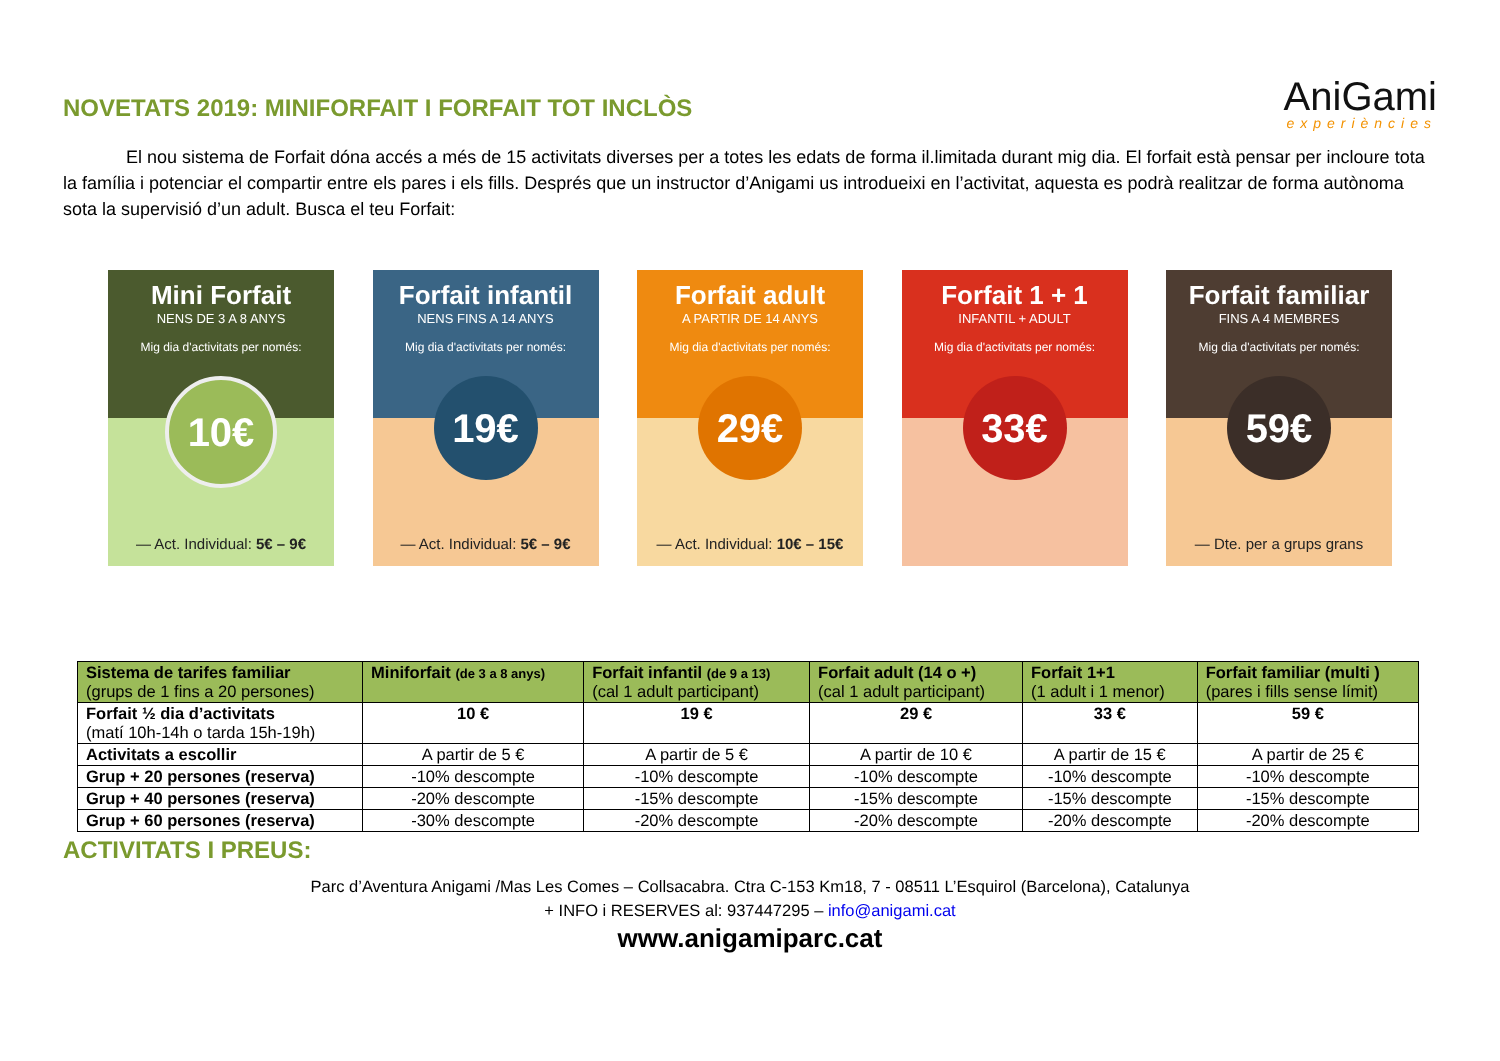NOVETATS 2019: MINIFORFAIT I FORFAIT TOT INCLÒS
AniGami
experiències
El nou sistema de Forfait dóna accés a més de 15 activitats diverses per a totes les edats de forma il.limitada durant mig dia. El forfait està pensar per incloure tota la família i potenciar el compartir entre els pares i els fills. Després que un instructor d’Anigami us introdueixi en l’activitat, aquesta es podrà realitzar de forma autònoma sota la supervisió d’un adult. Busca el teu Forfait:
Mini Forfait
NENS DE 3 A 8 ANYS
Mig dia d'activitats per només:
10€
— Act. Individual: 5€ – 9€
Forfait infantil
NENS FINS A 14 ANYS
Mig dia d'activitats per només:
19€
— Act. Individual: 5€ – 9€
Forfait adult
A PARTIR DE 14 ANYS
Mig dia d'activitats per només:
29€
— Act. Individual: 10€ – 15€
Forfait 1 + 1
INFANTIL + ADULT
Mig dia d'activitats per només:
33€
Forfait familiar
FINS A 4 MEMBRES
Mig dia d'activitats per només:
59€
— Dte. per a grups grans
| Sistema de tarifes familiar (grups de 1 fins a 20 persones) | Miniforfait (de 3 a 8 anys) | Forfait infantil (de 9 a 13) (cal 1 adult participant) | Forfait adult (14 o +) (cal 1 adult participant) | Forfait 1+1 (1 adult i 1 menor) | Forfait familiar (multi ) (pares i fills sense límit) |
| --- | --- | --- | --- | --- | --- |
| Forfait ½ dia d’activitats (matí 10h-14h o tarda 15h-19h) | 10 € | 19 € | 29 € | 33 € | 59 € |
| Activitats a escollir | A partir de 5 € | A partir de 5 € | A partir de 10 € | A partir de 15 € | A partir de 25 € |
| Grup + 20 persones (reserva) | -10% descompte | -10% descompte | -10% descompte | -10% descompte | -10% descompte |
| Grup + 40 persones (reserva) | -20% descompte | -15% descompte | -15% descompte | -15% descompte | -15% descompte |
| Grup + 60 persones (reserva) | -30% descompte | -20% descompte | -20% descompte | -20% descompte | -20% descompte |
ACTIVITATS I PREUS:
Parc d’Aventura Anigami /Mas Les Comes – Collsacabra. Ctra C-153 Km18, 7 - 08511 L’Esquirol (Barcelona), Catalunya
+ INFO i RESERVES al: 937447295 – info@anigami.cat
www.anigamiparc.cat